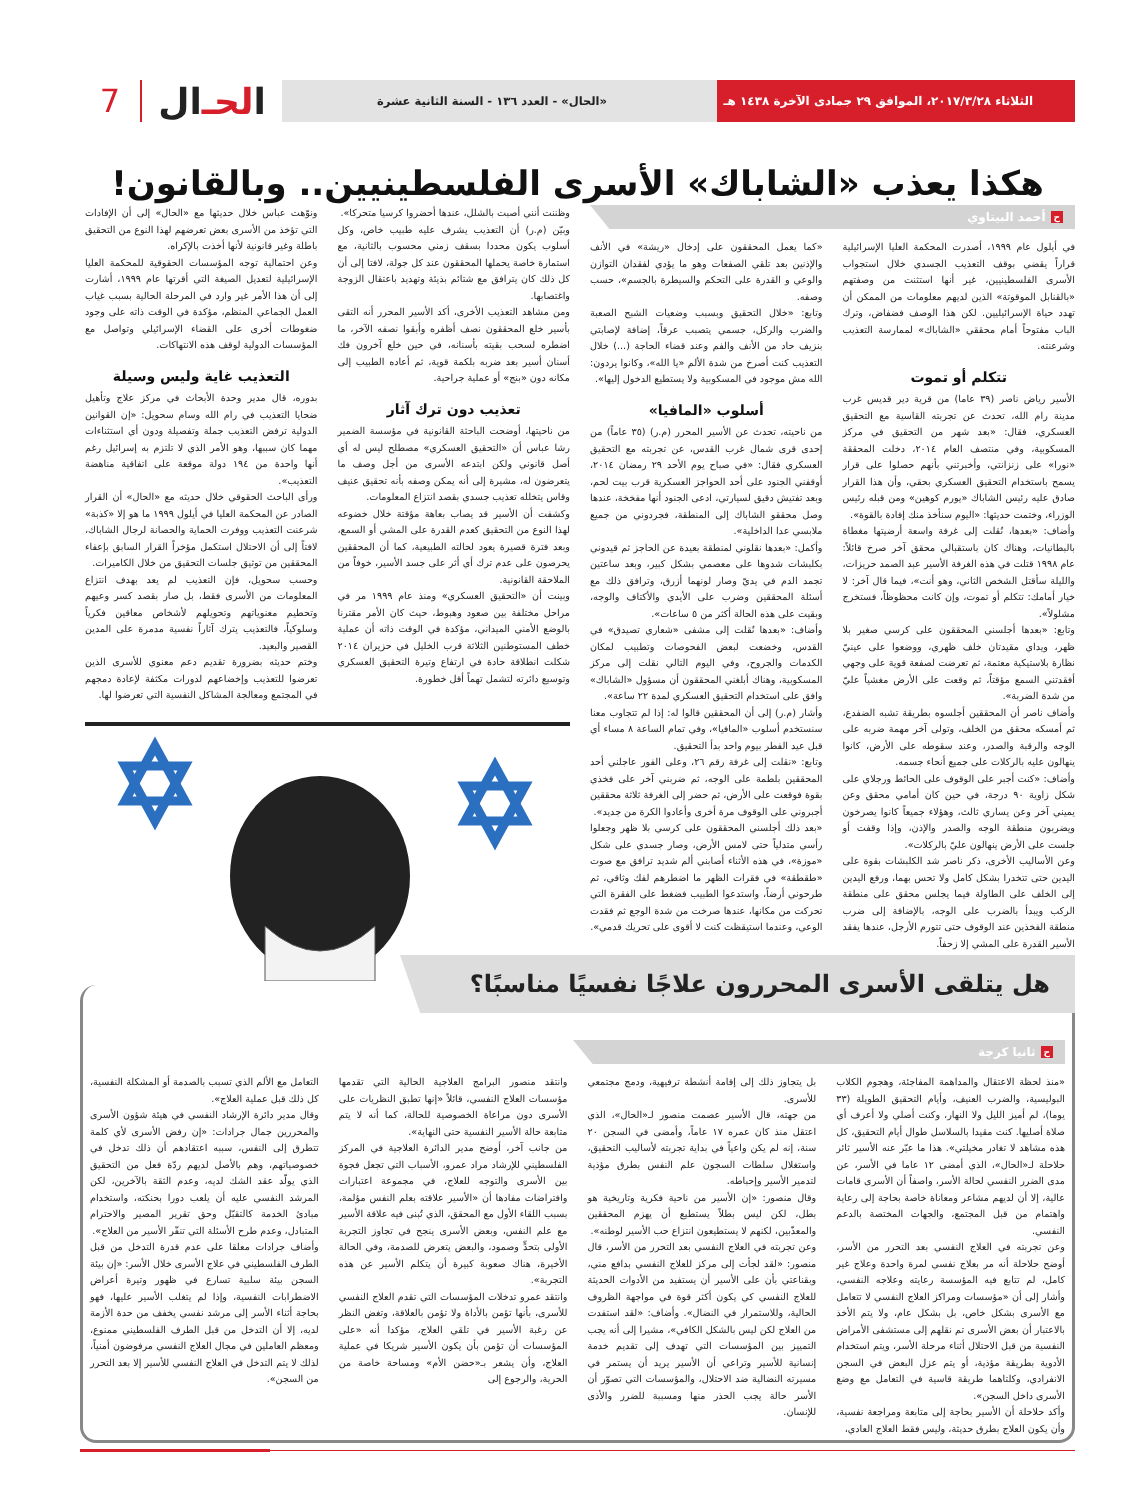الثلاثاء ٢٠١٧/٣/٢٨، الموافق ٢٩ جمادى الآخرة ١٤٣٨ هـ
«الحال» - العدد ١٣٦ - السنة الثانية عشرة
ا لحـ ال
7
هكذا يعذب «الشاباك» الأسرى الفلسطينيين.. وبالقانون!
ح أحمد البيتاوي
في أيلول عام ١٩٩٩، أصدرت المحكمة العليا الإسرائيلية قراراً يقضي بوقف التعذيب الجسدي خلال استجواب الأسرى الفلسطينيين، غير أنها استثنت من وصفتهم «بالقنابل الموقوتة» الذين لديهم معلومات من الممكن أن تهدد حياة الإسرائيليين. لكن هذا الوصف فضفاض، وترك الباب مفتوحاً أمام محققي «الشاباك» لممارسة التعذيب وشرعنته.
تتكلم أو تموت
الأسير رياض ناصر (٣٩ عاما) من قرية دير قديس غرب مدينة رام الله، تحدث عن تجربته القاسية مع التحقيق العسكري، فقال: «بعد شهر من التحقيق في مركز المسكوبية، وفي منتصف العام ٢٠١٤، دخلت المحققة «نورا» على زنزانتي، وأخبرتني بأنهم حصلوا على قرار يسمح باستخدام التحقيق العسكري بحقي، وأن هذا القرار صادق عليه رئيس الشاباك «يورم كوهين» ومن قبله رئيس الوزراء، وختمت حديثها: «اليوم سنأخذ منك إفادة بالقوة».
وأضاف: «بعدها، نُقلت إلى غرفة واسعة أرضيتها مغطاة بالبطانيات، وهناك كان باستقبالي محقق آخر صرخ قائلاً: عام ١٩٩٨ قتلت في هذه الغرفة الأسير عبد الصمد حريزات، والليلة سأقتل الشخص الثاني، وهو أنت»، فيما قال آخر: لا خيار أمامك: تتكلم أو تموت، وإن كانت محظوظاً، فستخرج مشلولاً».
وتابع: «بعدها أجلسني المحققون على كرسي صغير بلا ظهر، ويداي مقيدتان خلف ظهري، ووضعوا على عينيّ نظارة بلاستيكية معتمة، ثم تعرضت لصفعة قوية على وجهي أفقدتني السمع مؤقتاً، ثم وقعت على الأرض مغشياً عليّ من شدة الضربة».
وأضاف ناصر أن المحققين أجلسوه بطريقة تشبه الضفدع، ثم أمسكه محقق من الخلف، وتولى آخر مهمة ضربه على الوجه والرقبة والصدر، وعند سقوطه على الأرض، كانوا ينهالون عليه بالركلات على جميع أنحاء جسمه.
وأضاف: «كنت أجبر على الوقوف على الحائط ورجلاي على شكل زاوية ٩٠ درجة، في حين كان أمامي محقق وعن يميني آخر وعن يساري ثالث، وهؤلاء جميعاً كانوا يصرخون ويضربون منطقة الوجه والصدر والإذن، وإذا وقفت أو جلست على الأرض ينهالون عليّ بالركلات».
وعن الأساليب الأخرى، ذكر ناصر شد الكلبشات بقوة على اليدين حتى تتخدرا بشكل كامل ولا تحس بهما، ورفع اليدين إلى الخلف على الطاولة فيما يجلس محقق على منطقة الركب ويبدأ بالضرب على الوجه، بالإضافة إلى ضرب منطقة الفخذين عند الوقوف حتى تتورم الأرجل، عندها يفقد الأسير القدرة على المشي إلا زحفاً.
«كما يعمل المحققون على إدخال «ريشة» في الأنف والإذنين بعد تلقي الصفعات وهو ما يؤدي لفقدان التوازن والوعي و القدرة على التحكم والسيطرة بالجسم»، حسب وصفه.
وتابع: «خلال التحقيق وبسبب وضعيات الشبح الصعبة والضرب والركل، جسمي يتصبب عرقاً، إضافة لإصابتي بنزيف حاد من الأنف والفم وعند قضاء الحاجة (...) خلال التعذيب كنت أصرخ من شدة الألم «يا الله»، وكانوا يردون: الله مش موجود في المسكوبية ولا يستطيع الدخول إليها».
أسلوب «المافيا»
من ناحيته، تحدث عن الأسير المحرر (م.ر) (٣٥ عاماً) من إحدى قرى شمال غرب القدس، عن تجربته مع التحقيق العسكري فقال: «في صباح يوم الأحد ٢٩ رمضان ٢٠١٤، أوقفني الجنود على أحد الحواجز العسكرية قرب بيت لحم، وبعد تفتيش دقيق لسيارتي، ادعى الجنود أنها مفخخة، عندها وصل محققو الشاباك إلى المنطقة، فجردوني من جميع ملابسي عدا الداخلية».
وأكمل: «بعدها نقلوني لمنطقة بعيدة عن الحاجز ثم قيدوني بكلبشات شدوها على معصمي بشكل كبير، وبعد ساعتين تجمد الدم في يديّ وصار لونهما أزرق، وترافق ذلك مع أسئلة المحققين وضرب على الأيدي والأكتاف والوجه، وبقيت على هذه الحالة أكثر من ٥ ساعات».
وأضاف: «بعدها نُقلت إلى مشفى «شعاري تصيدق» في القدس، وخضعت لبعض الفحوصات وتطبيب لمكان الكدمات والجروح، وفي اليوم التالي نقلت إلى مركز المسكوبية، وهناك أبلغني المحققون أن مسؤول «الشاباك» وافق على استخدام التحقيق العسكري لمدة ٢٢ ساعة».
وأشار (م.ر) إلى أن المحققين قالوا له: إذا لم تتجاوب معنا سنستخدم أسلوب «المافيا»، وفي تمام الساعة ٨ مساء أي قبل عيد الفطر بيوم واحد بدأ التحقيق.
وتابع: «نقلت إلى غرفة رقم ٢٦، وعلى الفور عاجلني أحد المحققين بلطمة على الوجه، ثم ضربني آخر على فخذي بقوة فوقعت على الأرض، ثم حضر إلى الغرفة ثلاثة محققين أجبروني على الوقوف مرة أخرى وأعادوا الكرة من جديد».
«بعد ذلك أجلسني المحققون على كرسي بلا ظهر وجعلوا رأسي متدلياً حتى لامس الأرض، وصار جسدي على شكل «موزة»، في هذه الأثناء أصابني ألم شديد ترافق مع صوت «طقطقة» في فقرات الظهر ما اضطرهم لفك وثاقي، ثم طرحوني أرضاً، واستدعوا الطبيب فضغط على الفقرة التي تحركت من مكانها، عندها صرخت من شدة الوجع ثم فقدت الوعي، وعندما استيقظت كنت لا أقوى على تحريك قدمي».
وظننت أنني أصبت بالشلل، عندها أحضروا كرسيا متحركا».
وبيّن (م.ر) أن التعذيب يشرف عليه طبيب خاص، وكل أسلوب يكون محددا بسقف زمني محسوب بالثانية، مع استمارة خاصة يحملها المحققون عند كل جولة، لافتا إلى أن كل ذلك كان يترافق مع شتائم بذيئة وتهديد باعتقال الزوجة واغتصابها.
ومن مشاهد التعذيب الأخرى، أكد الأسير المحرر أنه التقى بأسير خلع المحققون نصف أظفره وأبقوا نصفه الآخر، ما اضطره لسحب بقيته بأسنانه، في حين خلع آخرون فك أسنان أسير بعد ضربه بلكمة قوية، ثم أعاده الطبيب إلى مكانه دون «بنج» أو عملية جراحية.
تعذيب دون ترك آثار
من ناحيتها، أوضحت الباحثة القانونية في مؤسسة الضمير رشا عباس أن «التحقيق العسكري» مصطلح ليس له أي أصل قانوني ولكن ابتدعه الأسرى من أجل وصف ما يتعرضون له، مشيرة إلى أنه يمكن وصفه بأنه تحقيق عنيف وقاس يتخلله تعذيب جسدي بقصد انتزاع المعلومات.
وكشفت أن الأسير قد يصاب بعاهة مؤقتة خلال خضوعه لهذا النوع من التحقيق كعدم القدرة على المشي أو السمع، وبعد فترة قصيرة يعود لحالته الطبيعية، كما أن المحققين يحرصون على عدم ترك أي أثر على جسد الأسير، خوفاً من الملاحقة القانونية.
وبينت أن «التحقيق العسكري» ومنذ عام ١٩٩٩ مر في مراحل مختلفة بين صعود وهبوط، حيث كان الأمر مقترنا بالوضع الأمني الميداني، مؤكدة في الوقت ذاته أن عملية خطف المستوطنين الثلاثة قرب الخليل في حزيران ٢٠١٤ شكلت انطلاقة حادة في ارتفاع وتيرة التحقيق العسكري وتوسيع دائرته لتشمل تهماً أقل خطورة.
ونوّهت عباس خلال حديثها مع «الحال» إلى أن الإفادات التي تؤخذ من الأسرى بعض تعرضهم لهذا النوع من التحقيق باطلة وغير قانونية لأنها أخذت بالإكراه.
وعن احتمالية توجه المؤسسات الحقوقية للمحكمة العليا الإسرائيلية لتعديل الصيغة التي أقرتها عام ١٩٩٩، أشارت إلى أن هذا الأمر غير وارد في المرحلة الحالية بسبب غياب العمل الجماعي المنظم، مؤكدة في الوقت ذاته على وجود ضغوطات أخرى على القضاء الإسرائيلي وتواصل مع المؤسسات الدولية لوقف هذه الانتهاكات.
التعذيب غاية وليس وسيلة
بدوره، قال مدير وحدة الأبحاث في مركز علاج وتأهيل ضحايا التعذيب في رام الله وسام سحويل: «إن القوانين الدولية ترفض التعذيب جملة وتفصيلة ودون أي استثناءات مهما كان سببها، وهو الأمر الذي لا تلتزم به إسرائيل رغم أنها واحدة من ١٩٤ دولة موقعة على اتفاقية مناهضة التعذيب».
ورأى الباحث الحقوقي خلال حديثه مع «الحال» أن القرار الصادر عن المحكمة العليا في أيلول ١٩٩٩ ما هو إلا «كذبة» شرعنت التعذيب ووفرت الحماية والحصانة لرجال الشاباك، لافتاً إلى أن الاحتلال استكمل مؤخراً القرار السابق بإعفاء المحققين من توثيق جلسات التحقيق من خلال الكاميرات.
وحسب سحويل، فإن التعذيب لم يعد بهدف انتزاع المعلومات من الأسرى فقط، بل صار بقصد كسر وعيهم وتحطيم معنوياتهم وتحويلهم لأشخاص معاقين فكرياً وسلوكياً، فالتعذيب يترك آثاراً نفسية مدمرة على المدين القصير والبعيد.
وختم حديثه بضرورة تقديم دعم معنوي للأسرى الذين تعرضوا للتعذيب وإخضاعهم لدورات مكثفة لإعادة دمجهم في المجتمع ومعالجة المشاكل النفسية التي تعرضوا لها.
هل يتلقى الأسرى المحررون علاجًا نفسيًا مناسبًا؟
ح ثانيا كرجة
«منذ لحظة الاعتقال والمداهمة المفاجئة، وهجوم الكلاب البوليسية، والضرب العنيف، وأيام التحقيق الطويلة (٣٣ يوما)، لم أميز الليل ولا النهار، وكنت أصلي ولا أعرف أي صلاة أصليها. كنت مقيدا بالسلاسل طوال أيام التحقيق، كل هذه مشاهد لا تغادر مخيلتي». هذا ما عبّر عنه الأسير ثائر حلاحلة لـ«الحال»، الذي أمضى ١٢ عاما في الأسر، عن مدى الضرر النفسي لحالة الأسر، واصفاً أن الأسرى قامات عالية، إلا أن لديهم مشاعر ومعاناة خاصة بحاجة إلى رعاية واهتمام من قبل المجتمع، والجهات المختصة بالدعم النفسي.
وعن تجربته في العلاج النفسي بعد التحرر من الأسر، أوضح حلاحلة أنه مر بعلاج نفسي لمرة واحدة وعلاج غير كامل، لم تتابع فيه المؤسسة رعايته وعلاجه النفسي، وأشار إلى أن «مؤسسات ومراكز العلاج النفسي لا تتعامل مع الأسرى بشكل خاص، بل بشكل عام، ولا يتم الأخذ بالاعتبار أن بعض الأسرى تم نقلهم إلى مستشفى الأمراض النفسية من قبل الاحتلال أثناء مرحلة الأسر، ويتم استخدام الأدوية بطريقة مؤذية، أو يتم عزل البعض في السجن الانفرادي، وكلتاهما طريقة قاسية في التعامل مع وضع الأسرى داخل السجن».
وأكد حلاحلة أن الأسير بحاجة إلى متابعة ومراجعة نفسية، وأن يكون العلاج بطرق حديثة، وليس فقط العلاج العادي،
بل يتجاوز ذلك إلى إقامة أنشطة ترفيهية، ودمج مجتمعي للأسرى.
من جهته، قال الأسير عصمت منصور لـ«الحال»، الذي اعتقل منذ كان عمره ١٧ عاماً، وأمضى في السجن ٢٠ سنة، إنه لم يكن واعياً في بداية تجربته لأساليب التحقيق، واستغلال سلطات السجون علم النفس بطرق مؤذية لتدمير الأسير وإحباطه.
وقال منصور: «إن الأسير من ناحية فكرية وتاريخية هو بطل، لكن ليس بطلاً يستطيع أن يهزم المحققين والمعذّبين، لكنهم لا يستطيعون انتزاع حب الأسير لوطنه».
وعن تجربته في العلاج النفسي بعد التحرر من الأسر، قال منصور: «لقد لجأت إلى مركز للعلاج النفسي بدافع مني، وبقناعتي بأن على الأسير أن يستفيد من الأدوات الحديثة للعلاج النفسي كي يكون أكثر قوة في مواجهة الظروف الحالية، وللاستمرار في النضال». وأضاف: «لقد استفدت من العلاج لكن ليس بالشكل الكافي»، مشيرا إلى أنه يجب التمييز بين المؤسسات التي تهدف إلى تقديم خدمة إنسانية للأسير وتراعي أن الأسير يريد أن يستمر في مسيرته النضالية ضد الاحتلال، والمؤسسات التي تصوّر أن الأسر حالة يجب الحذر منها ومسببة للضرر والأذى للإنسان.
وانتقد منصور البرامج العلاجية الحالية التي تقدمها مؤسسات العلاج النفسي، قائلاً «إنها تطبق النظريات على الأسرى دون مراعاة الخصوصية للحالة، كما أنه لا يتم متابعة حالة الأسير النفسية حتى النهاية».
من جانب آخر، أوضح مدير الدائرة العلاجية في المركز الفلسطيني للإرشاد مراد عمرو، الأسباب التي تجعل فجوة بين الأسرى والتوجه للعلاج، في مجموعة اعتبارات وافتراضات مفادها أن «الأسير علاقته بعلم النفس مؤلمة، بسبب اللقاء الأول مع المحقق، الذي تُبنى فيه علاقة الأسير مع علم النفس، وبعض الأسرى ينجح في تجاوز التجربة الأولى بتحدٍّ وصمود، والبعض يتعرض للصدمة، وفي الحالة الأخيرة، هناك صعوبة كبيرة أن يتكلم الأسير عن هذه التجربة».
وانتقد عمرو تدخلات المؤسسات التي تقدم العلاج النفسي للأسرى، بأنها تؤمن بالأداة ولا تؤمن بالعلاقة، وتغض النظر عن رغبة الأسير في تلقي العلاج، مؤكدا أنه «على المؤسسات أن تؤمن بأن يكون الأسير شريكا في عملية العلاج، وأن يشعر بـ«حضن الأم» ومساحة خاصة من الحرية، والرجوع إلى
التعامل مع الألم الذي تسبب بالصدمة أو المشكلة النفسية، كل ذلك قبل عملية العلاج».
وقال مدير دائرة الإرشاد النفسي في هيئة شؤون الأسرى والمحررين جمال جرادات: «إن رفض الأسرى لأي كلمة تتطرق إلى النفس، سببه اعتقادهم أن ذلك تدخل في خصوصياتهم، وهم بالأصل لديهم ردّة فعل من التحقيق الذي يولّد عقد الشك لديه، وعدم الثقة بالآخرين، لكن المرشد النفسي عليه أن يلعب دورا بحنكته، واستخدام مبادئ الخدمة كالتقبّل وحق تقرير المصير والاحترام المتبادل، وعدم طرح الأسئلة التي تنفّر الأسير من العلاج».
وأضاف جرادات معلقا على عدم قدرة التدخل من قبل الطرف الفلسطيني في علاج الأسرى خلال الأسر: «إن بيئة السجن بيئة سلبية تسارع في ظهور وتيرة أعراض الاضطرابات النفسية، وإذا لم يتغلب الأسير عليها، فهو بحاجة أثناء الأسر إلى مرشد نفسي يخفف من حدة الأزمة لديه، إلا أن التدخل من قبل الطرف الفلسطيني ممنوع، ومعظم العاملين في مجال العلاج النفسي مرفوضون أمنياً، لذلك لا يتم التدخل في العلاج النفسي للأسير إلا بعد التحرر من السجن».